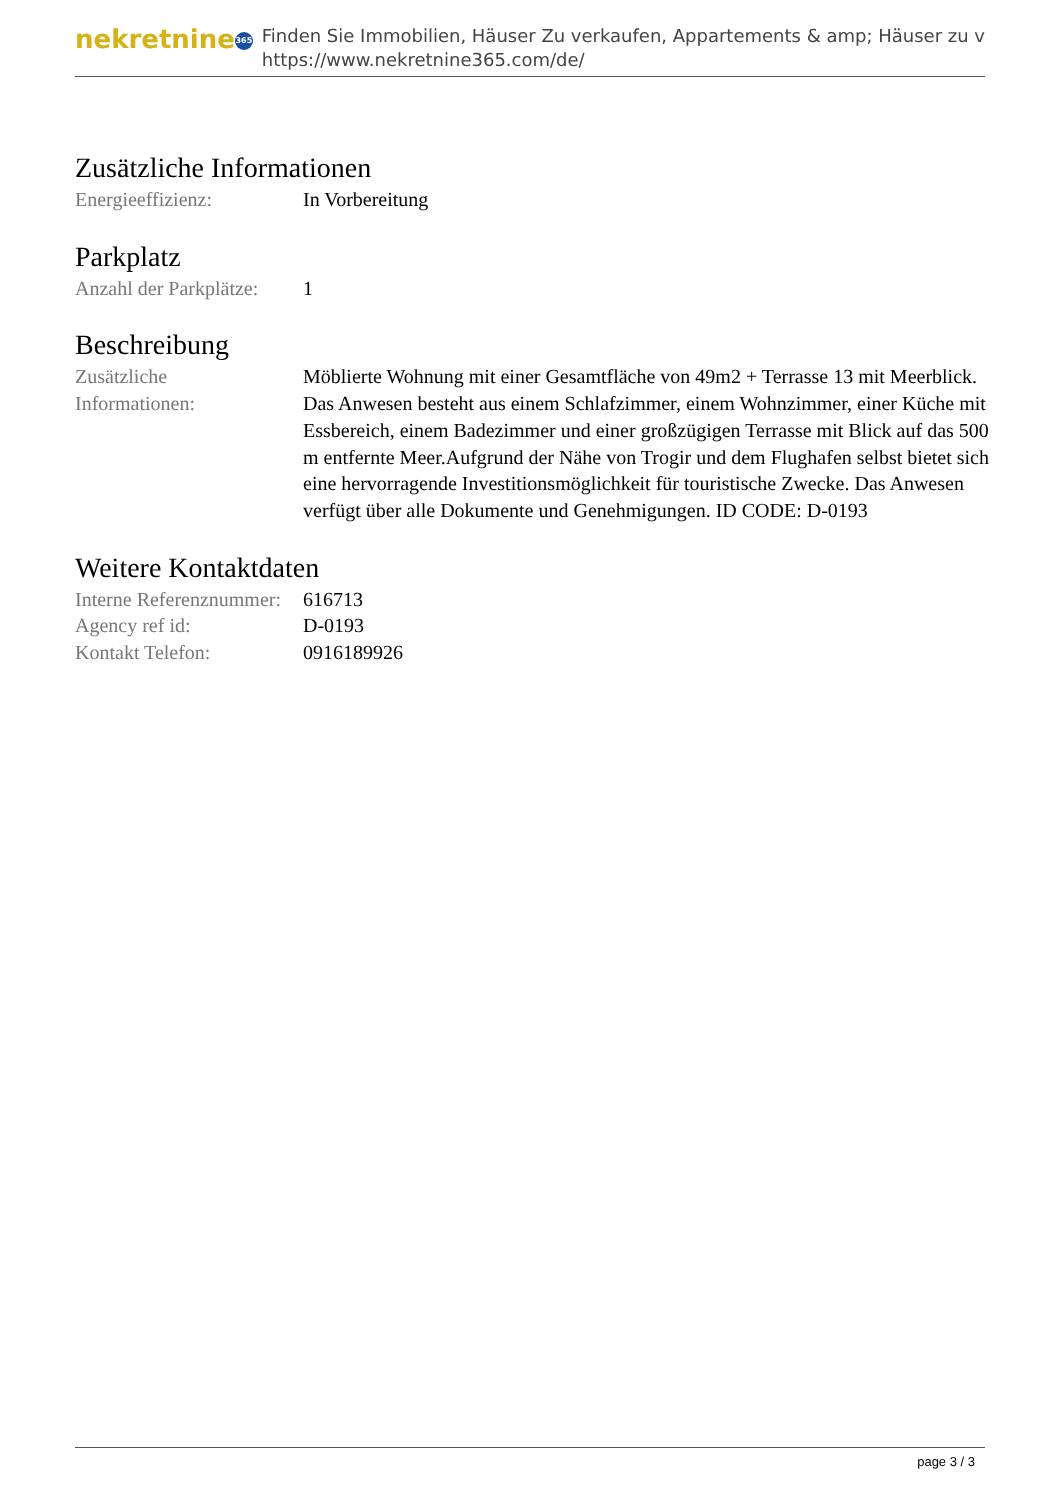nekretnine 365
Finden Sie Immobilien, Häuser Zu verkaufen, Appartements & amp; Häuser zu v
https://www.nekretnine365.com/de/
Zusätzliche Informationen
| Energieeffizienz: | In Vorbereitung |
Parkplatz
| Anzahl der Parkplätze: | 1 |
Beschreibung
| Zusätzliche Informationen: | Möblierte Wohnung mit einer Gesamtfläche von 49m2 + Terrasse 13 mit Meerblick. Das Anwesen besteht aus einem Schlafzimmer, einem Wohnzimmer, einer Küche mit Essbereich, einem Badezimmer und einer großzügigen Terrasse mit Blick auf das 500 m entfernte Meer.Aufgrund der Nähe von Trogir und dem Flughafen selbst bietet sich eine hervorragende Investitionsmöglichkeit für touristische Zwecke. Das Anwesen verfügt über alle Dokumente und Genehmigungen. ID CODE: D-0193 |
Weitere Kontaktdaten
| Interne Referenznummer: | 616713 |
| Agency ref id: | D-0193 |
| Kontakt Telefon: | 0916189926 |
page 3 / 3